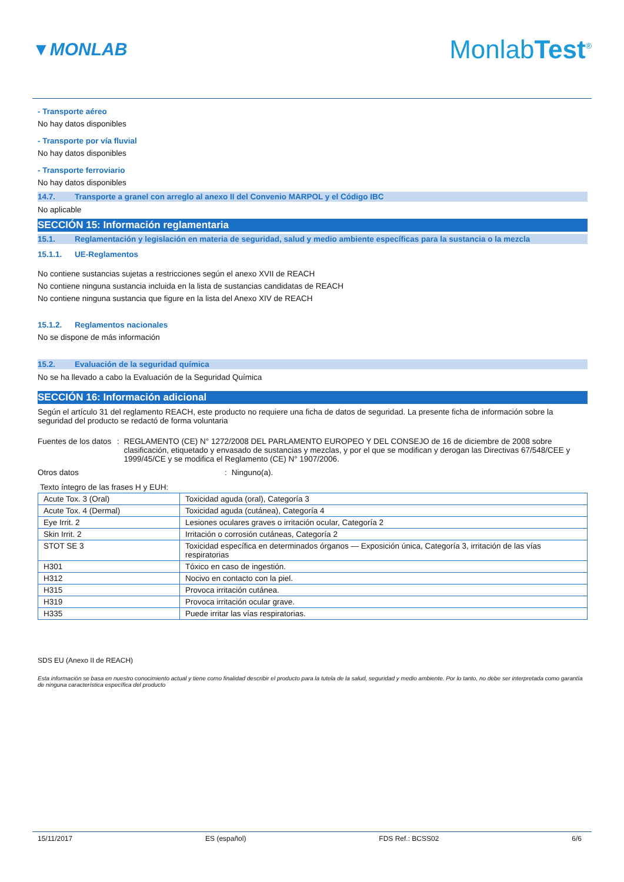▼MONLAB MonlabTest<sup>®</sup>
- Transporte aéreo
No hay datos disponibles
- Transporte por vía fluvial
No hay datos disponibles
- Transporte ferroviario
No hay datos disponibles
14.7. Transporte a granel con arreglo al anexo II del Convenio MARPOL y el Código IBC
No aplicable
SECCIÓN 15: Información reglamentaria
15.1. Reglamentación y legislación en materia de seguridad, salud y medio ambiente específicas para la sustancia o la mezcla
15.1.1. UE-Reglamentos
No contiene sustancias sujetas a restricciones según el anexo XVII de REACH
No contiene ninguna sustancia incluida en la lista de sustancias candidatas de REACH
No contiene ninguna sustancia que figure en la lista del Anexo XIV de REACH
15.1.2. Reglamentos nacionales
No se dispone de más información
15.2. Evaluación de la seguridad química
No se ha llevado a cabo la Evaluación de la Seguridad Química
SECCIÓN 16: Información adicional
Según el artículo 31 del reglamento REACH, este producto no requiere una ficha de datos de seguridad. La presente ficha de información sobre la seguridad del producto se redactó de forma voluntaria
Fuentes de los datos : REGLAMENTO (CE) N° 1272/2008 DEL PARLAMENTO EUROPEO Y DEL CONSEJO de 16 de diciembre de 2008 sobre clasificación, etiquetado y envasado de sustancias y mezclas, y por el que se modifican y derogan las Directivas 67/548/CEE y 1999/45/CE y se modifica el Reglamento (CE) N° 1907/2006.
Otros datos : Ninguno(a).
Texto íntegro de las frases H y EUH:
| Acute Tox. 3 (Oral) | Toxicidad aguda (oral), Categoría 3 |
| Acute Tox. 4 (Dermal) | Toxicidad aguda (cutánea), Categoría 4 |
| Eye Irrit. 2 | Lesiones oculares graves o irritación ocular, Categoría 2 |
| Skin Irrit. 2 | Irritación o corrosión cutáneas, Categoría 2 |
| STOT SE 3 | Toxicidad específica en determinados órganos — Exposición única, Categoría 3, irritación de las vías respiratorias |
| H301 | Tóxico en caso de ingestión. |
| H312 | Nocivo en contacto con la piel. |
| H315 | Provoca irritación cutánea. |
| H319 | Provoca irritación ocular grave. |
| H335 | Puede irritar las vías respiratorias. |
SDS EU (Anexo II de REACH)
Esta información se basa en nuestro conocimiento actual y tiene como finalidad describir el producto para la tutela de la salud, seguridad y medio ambiente. Por lo tanto, no debe ser interpretada como garantía de ninguna característica específica del producto
15/11/2017 ES (español) FDS Ref.: BCSS02 6/6